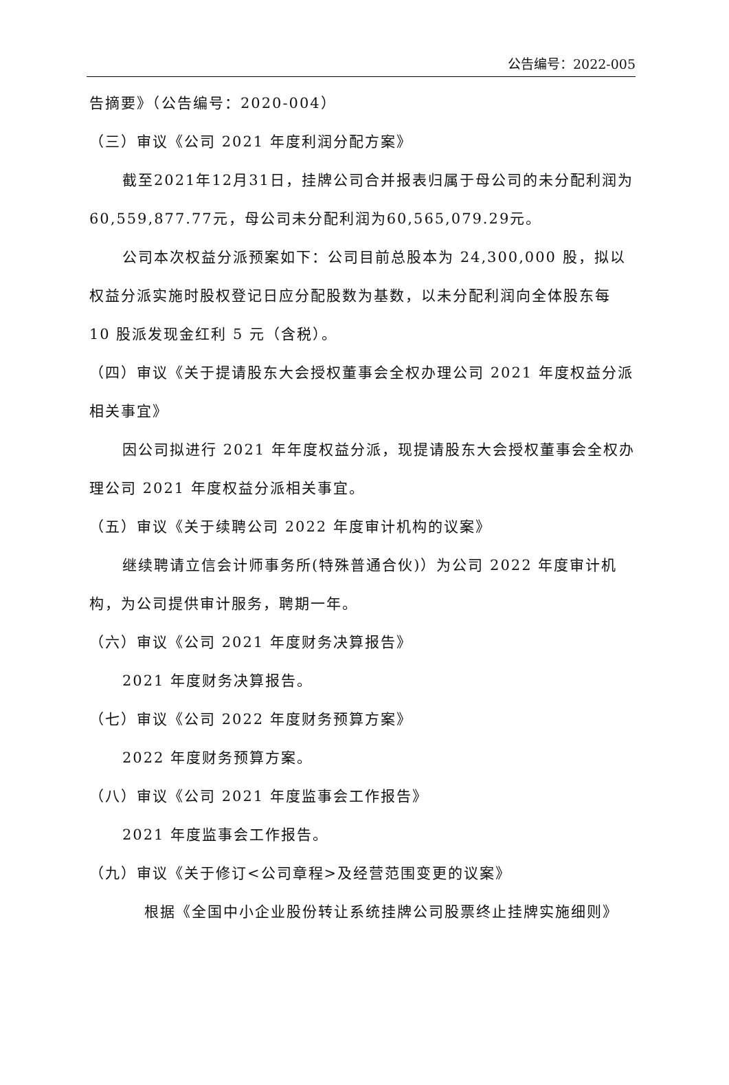公告编号：2022-005
告摘要》（公告编号：2020-004）
（三）审议《公司 2021 年度利润分配方案》
截至2021年12月31日，挂牌公司合并报表归属于母公司的未分配利润为60,559,877.77元，母公司未分配利润为60,565,079.29元。
公司本次权益分派预案如下：公司目前总股本为 24,300,000 股，拟以权益分派实施时股权登记日应分配股数为基数，以未分配利润向全体股东每 10 股派发现金红利 5 元（含税）。
（四）审议《关于提请股东大会授权董事会全权办理公司 2021 年度权益分派相关事宜》
因公司拟进行 2021 年年度权益分派，现提请股东大会授权董事会全权办理公司 2021 年度权益分派相关事宜。
（五）审议《关于续聘公司 2022 年度审计机构的议案》
继续聘请立信会计师事务所(特殊普通合伙)）为公司 2022 年度审计机构，为公司提供审计服务，聘期一年。
（六）审议《公司 2021 年度财务决算报告》
2021 年度财务决算报告。
（七）审议《公司 2022 年度财务预算方案》
2022 年度财务预算方案。
（八）审议《公司 2021 年度监事会工作报告》
2021 年度监事会工作报告。
（九）审议《关于修订<公司章程>及经营范围变更的议案》
根据《全国中小企业股份转让系统挂牌公司股票终止挂牌实施细则》